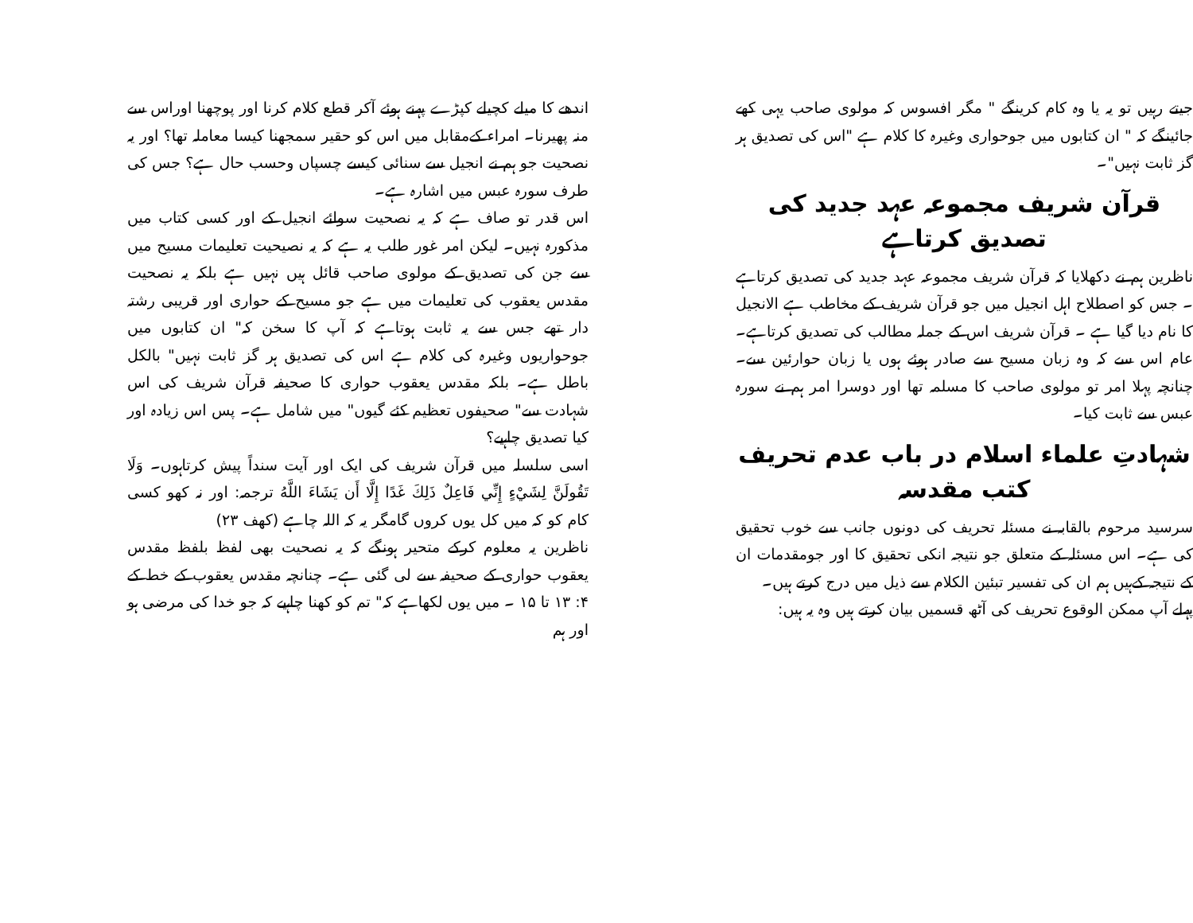اندھے کا میلے کچیلے کپڑے پہنے ہوئے آکر قطع کلام کرنا اور پوچھنا اوراس سے منہ پھیرنا۔ امراء کےمقابل میں اس کو حقیر سمجھنا کیسا معاملہ تھا؟ اور یہ نصحیت جو ہم نے انجیل سے سنائی کیسے چسپاں وحسب حال ہے؟ جس کی طرف سورہ عبس میں اشارہ ہے۔
اس قدر تو صاف ہے کہ یہ نصحیت سوائے انجیل کے اور کسی کتاب میں مذکورہ نہیں۔ لیکن امر غور طلب یہ ہے کہ یہ نصیحیت تعلیمات مسیح میں سے جن کی تصدیق کے مولوی صاحب قائل ہیں نہیں ہے بلکہ یہ نصحیت مقدس یعقوب کی تعلیمات میں ہے جو مسیح کے حواری اور قریبی رشتہ دار تھے جس سے یہ ثابت ہوتاہے کہ آپ کا سخن کہ" ان کتابوں میں جوحواریوں وغیرہ کی کلام ہے اس کی تصدیق ہر گز ثابت نہیں" بالکل باطل ہے۔ بلکہ مقدس یعقوب حواری کا صحیفہ قرآن شریف کی اس شہادت سے" صحیفوں تعظیم کئے گیوں" میں شامل ہے۔ پس اس زیادہ اور کیا تصدیق چاہیے؟
اسی سلسلہ میں قرآن شریف کی ایک اور آیت سنداً پیش کرتاہوں۔ وَلَا تَقُولَنَّ لِشَيْءٍ إِنِّي فَاعِلٌ ذَلِكَ غَدًا إِلَّا أَن يَشَاءَ اللَّهُ ترجمہ: اور نہ کھو کسی کام کو کہ میں کل یوں کروں گامگر یہ کہ اللہ چاہے (کھف ۲۳)
ناظرین یہ معلوم کرکے متحیر ہونگے کہ یہ نصحیت بھی لفظ بلفظ مقدس یعقوب حواری کے صحیفہ سے لی گئی ہے۔ چنانچہ مقدس یعقوب کے خط کے ۴: ۱۳ تا ۱۵ ۔ میں یوں لکھاہے کہ" تم کو کھنا چاہیے کہ جو خدا کی مرضی ہو اور ہم
جیتے رہیں تو یہ یا وہ کام کرینگے " مگر افسوس کہ مولوی صاحب یہی کھے جائینگے کہ " ان کتابوں میں جوحواری وغیرہ کا کلام ہے "اس کی تصدیق ہر گز ثابت نہیں"۔
قرآن شریف مجموعہ عہد جدید کی تصدیق کرتاہے
ناظرین ہم نے دکھلایا کہ قرآن شریف مجموعہ عہد جدید کی تصدیق کرتاہے ۔ جس کو اصطلاح اہل انجیل میں جو قرآن شریف کے مخاطب ہے الانجیل کا نام دیا گیا ہے ۔ قرآن شریف اس کے جملہ مطالب کی تصدیق کرتاہے۔ عام اس سے کہ وہ زبان مسیح سے صادر ہوئے ہوں یا زبان حوارئین سے۔ چنانچہ پہلا امر تو مولوی صاحب کا مسلمہ تھا اور دوسرا امر ہم نے سورہ عبس سے ثابت کیا۔
شہادتِ علماء اسلام در باب عدم تحریف کتب مقدسہ
سرسید مرحوم بالقابہ نے مسئلہ تحریف کی دونوں جانب سے خوب تحقیق کی ہے۔ اس مسئلہ کے متعلق جو نتیجہ انکی تحقیق کا اور جومقدمات ان کے نتیجہ کےہیں ہم ان کی تفسیر تبئین الکلام سے ذیل میں درج کرتے ہیں۔
پہلے آپ ممکن الوقوع تحریف کی آٹھ قسمیں بیان کرتے ہیں وہ یہ ہیں: